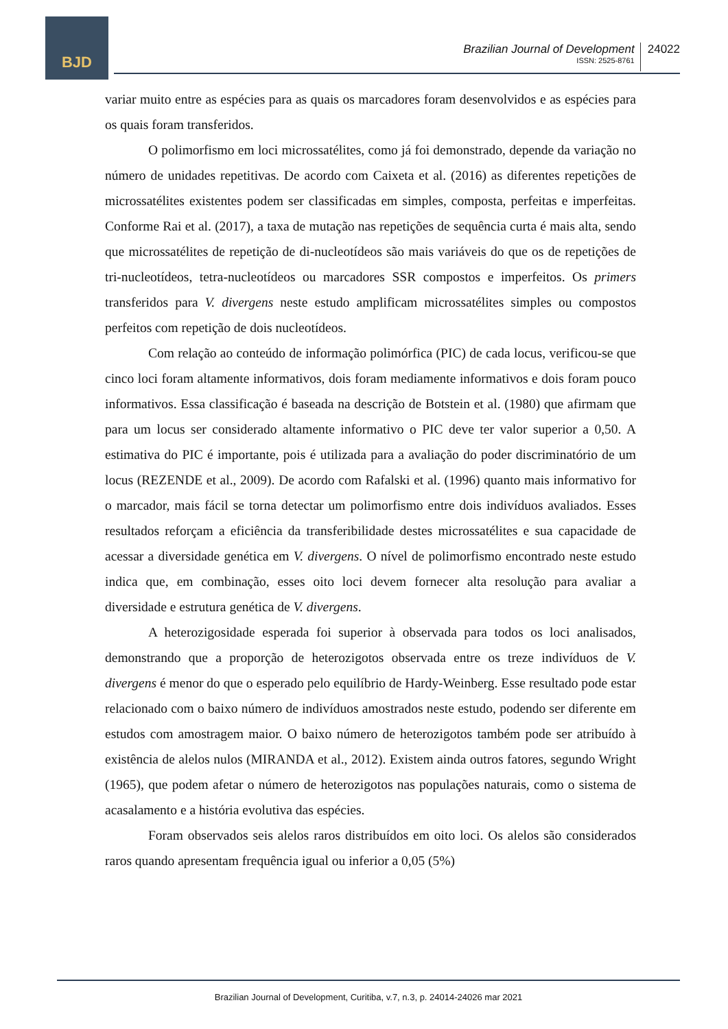BJD
Brazilian Journal of Development
ISSN: 2525-8761
24022
variar muito entre as espécies para as quais os marcadores foram desenvolvidos e as espécies para os quais foram transferidos.
O polimorfismo em loci microssatélites, como já foi demonstrado, depende da variação no número de unidades repetitivas. De acordo com Caixeta et al. (2016) as diferentes repetições de microssatélites existentes podem ser classificadas em simples, composta, perfeitas e imperfeitas. Conforme Rai et al. (2017), a taxa de mutação nas repetições de sequência curta é mais alta, sendo que microssatélites de repetição de di-nucleotídeos são mais variáveis do que os de repetições de tri-nucleotídeos, tetra-nucleotídeos ou marcadores SSR compostos e imperfeitos. Os primers transferidos para V. divergens neste estudo amplificam microssatélites simples ou compostos perfeitos com repetição de dois nucleotídeos.
Com relação ao conteúdo de informação polimórfica (PIC) de cada locus, verificou-se que cinco loci foram altamente informativos, dois foram mediamente informativos e dois foram pouco informativos. Essa classificação é baseada na descrição de Botstein et al. (1980) que afirmam que para um locus ser considerado altamente informativo o PIC deve ter valor superior a 0,50. A estimativa do PIC é importante, pois é utilizada para a avaliação do poder discriminatório de um locus (REZENDE et al., 2009). De acordo com Rafalski et al. (1996) quanto mais informativo for o marcador, mais fácil se torna detectar um polimorfismo entre dois indivíduos avaliados. Esses resultados reforçam a eficiência da transferibilidade destes microssatélites e sua capacidade de acessar a diversidade genética em V. divergens. O nível de polimorfismo encontrado neste estudo indica que, em combinação, esses oito loci devem fornecer alta resolução para avaliar a diversidade e estrutura genética de V. divergens.
A heterozigosidade esperada foi superior à observada para todos os loci analisados, demonstrando que a proporção de heterozigotos observada entre os treze indivíduos de V. divergens é menor do que o esperado pelo equilíbrio de Hardy-Weinberg. Esse resultado pode estar relacionado com o baixo número de indivíduos amostrados neste estudo, podendo ser diferente em estudos com amostragem maior. O baixo número de heterozigotos também pode ser atribuído à existência de alelos nulos (MIRANDA et al., 2012). Existem ainda outros fatores, segundo Wright (1965), que podem afetar o número de heterozigotos nas populações naturais, como o sistema de acasalamento e a história evolutiva das espécies.
Foram observados seis alelos raros distribuídos em oito loci. Os alelos são considerados raros quando apresentam frequência igual ou inferior a 0,05 (5%)
Brazilian Journal of Development, Curitiba, v.7, n.3, p. 24014-24026 mar 2021